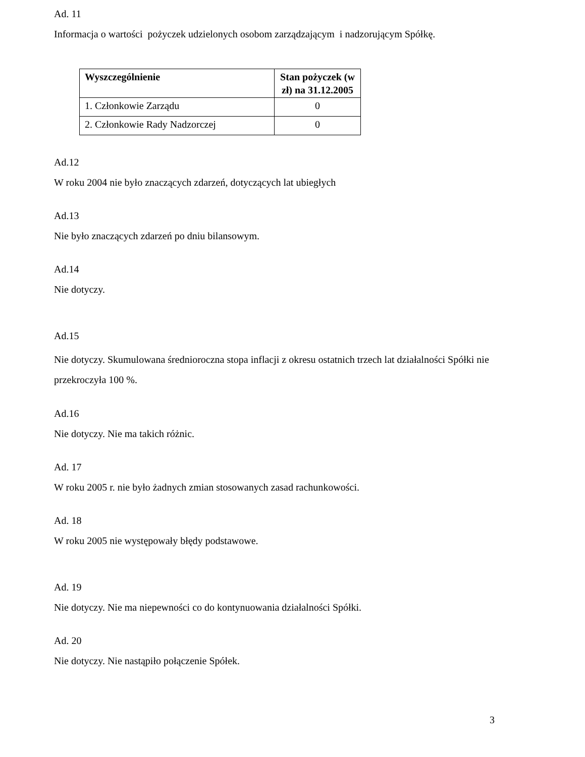Ad. 11
Informacja o wartości pożyczek udzielonych osobom zarządzającym i nadzorującym Spółkę.
| Wyszczególnienie | Stan pożyczek (w zł) na 31.12.2005 |
| --- | --- |
| 1. Członkowie Zarządu | 0 |
| 2. Członkowie Rady Nadzorczej | 0 |
Ad.12
W roku 2004 nie było znaczących zdarzeń, dotyczących lat ubiegłych
Ad.13
Nie było znaczących zdarzeń po dniu bilansowym.
Ad.14
Nie dotyczy.
Ad.15
Nie dotyczy. Skumulowana średnioroczna stopa inflacji z okresu ostatnich trzech lat działalności Spółki nie przekroczyła 100 %.
Ad.16
Nie dotyczy. Nie ma takich różnic.
Ad. 17
W roku 2005 r. nie było żadnych zmian stosowanych zasad rachunkowości.
Ad. 18
W roku 2005 nie występowały błędy podstawowe.
Ad. 19
Nie dotyczy. Nie ma niepewności co do kontynuowania działalności Spółki.
Ad. 20
Nie dotyczy. Nie nastąpiło połączenie Spółek.
3